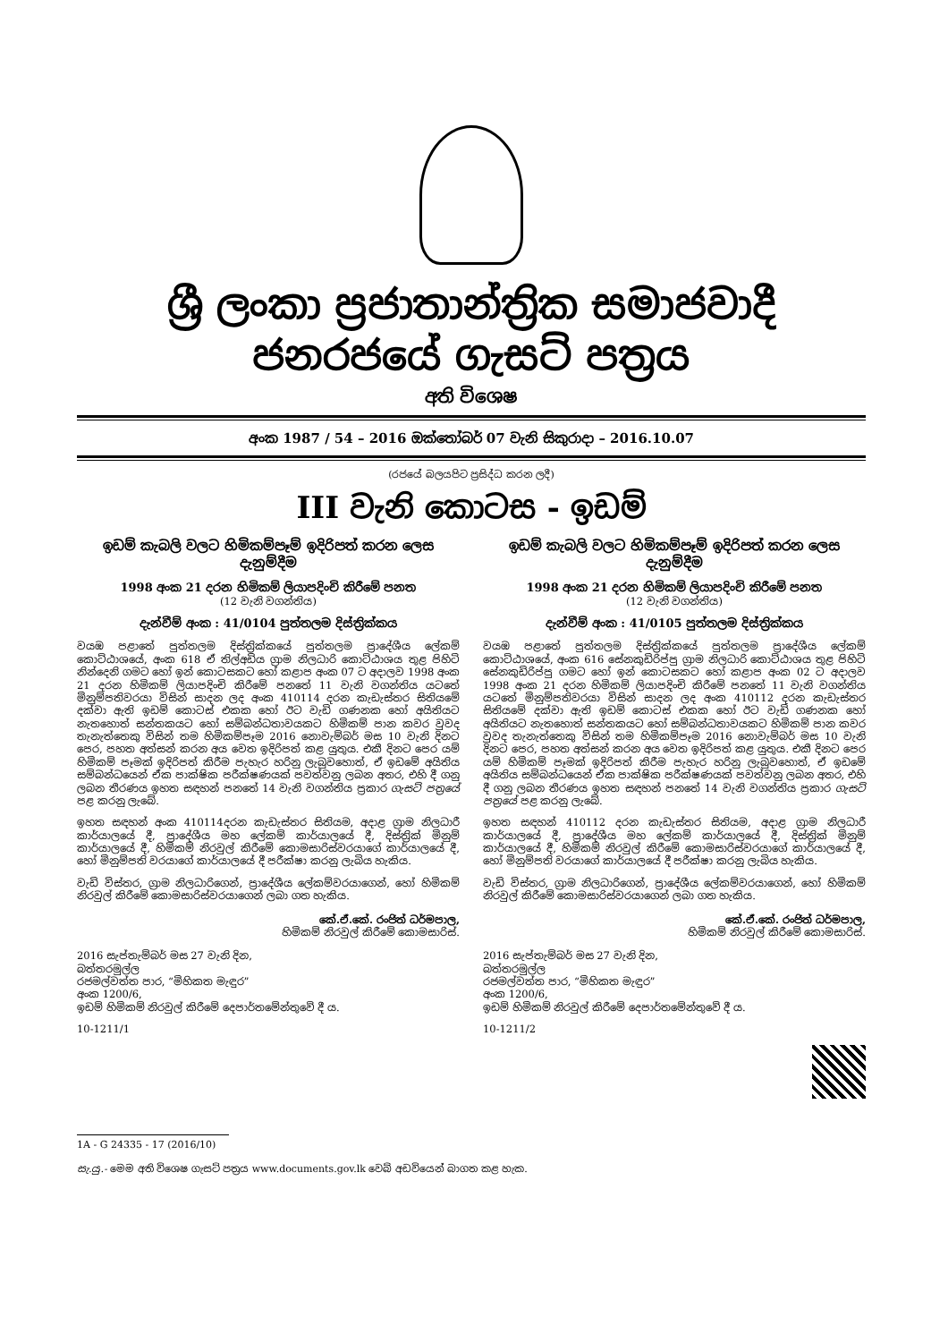ශ්‍රී ලංකා ප්‍රජාතාන්ත්‍රික සමාජවාදී ජනරජයේ ගැසට් පත්‍රය
අති විශෙෂ
අංක 1987 / 54 – 2016 ඔක්තෝබර් 07 වැනි සිකුරාදා – 2016.10.07
(රජයේ බලයපිට ප්‍රසිද්ධ කරන ලදී)
III වැනි කොටස - ඉඩම්
ඉඩම් කැබලි වලට හිමිකම්පෑම් ඉදිරිපත් කරන ලෙස දැනුම්දීම
1998 අංක 21 දරන හිමිකම් ලියාපදිංචි කිරීමේ පනත
(12 වැනි වගන්තිය)
දැන්වීම් අංක : 41/0104 පුත්තලම දිස්ත්‍රික්කය
වයඹ පළාතේ පුත්තලම දිස්ත්‍රික්කයේ පුත්තලම ප්‍රාදේශීය ලේකම් කොට්ඨාශයේ, අංක 618 ඒ තිල්අඩිය ග්‍රාම නිලධාරි කොට්ඨාශය තුළ පිහිටි නින්දෙනි ගමට හෝ ඉන් කොටසකට හෝ කළාප අංක 07 ට අදාලව 1998 අංක 21 දරන හිමිකම් ලියාපදිංචි කිරීමේ පනතේ 11 වැනි වගන්තිය යටතේ මිනුම්පතිවරයා විසින් සාදන ලද අංක 410114 දරන කැඩැස්තර සිතියමේ දක්වා ඇති ඉඩම් කොටස් එකක හෝ ඊට වැඩි ගණනක හෝ අයිතියට නැතහොත් සන්තකයට හෝ සම්බන්ධතාවයකට හිමිකම් පාන කවර වුවද තැනැත්තෙකු විසින් තම හිමිකම්පෑම 2016 නොවැම්බර් මස 10 වැනි දිනට පෙර, පහත අත්සන් කරන අය වෙත ඉදිරිපත් කළ යුතුය. එකී දිනට පෙර යම් හිමිකම් පෑමක් ඉදිරිපත් කිරීම පැහැර හරිනු ලැබුවහොත්, ඒ ඉඩමේ අයිතිය සම්බන්ධයෙන් ඒක පාක්ෂික පරීක්ෂණයක් පවත්වනු ලබන අතර, එහි දී ගනු ලබන තීරණය ඉහත සඳහන් පනතේ 14 වැනි වගන්තිය ප්‍රකාර ගැසට් පත්‍රයේ පළ කරනු ලැබේ.
ඉහත සඳහන් අංක 410114දරන කැඩැස්තර සිතියම, අදාළ ග්‍රාම නිලධාරී කාර්යාලයේ දී, ප්‍රාදේශීය මහ ලේකම් කාර්යාලයේ දී, දිස්ත්‍රික් මිනුම් කාර්යාලයේ දී, හිමිකම් නිරවුල් කිරීමේ කොමසාරිස්වරයාගේ කාර්යාලයේ දී, හෝ මිනුම්පති වරයාගේ කාර්යාලයේ දී පරීක්ෂා කරනු ලැබිය හැකිය.
වැඩි විස්තර, ග්‍රාම නිලධාරිගෙන්, ප්‍රාදේශීය ලේකම්වරයාගෙන්, හෝ හිමිකම් නිරවුල් කිරීමේ කොමසාරිස්වරයාගෙන් ලබා ගත හැකිය.
කේ.ඒ.කේ. රංජිත් ධර්මපාල,
හිමිකම් නිරවුල් කිරීමේ කොමසාරිස්.
2016 සැප්තැම්බර් මස 27 වැනි දින,
බත්තරමුල්ල
රජමල්වත්ත පාර, “මිහිකත මැඳුර”
අංක 1200/6,
ඉඩම් හිමිකම් නිරවුල් කිරීමේ දෙපාර්තමේන්තුවේ දී ය.
10-1211/1
ඉඩම් කැබලි වලට හිමිකම්පෑම් ඉදිරිපත් කරන ලෙස දැනුම්දීම
1998 අංක 21 දරන හිමිකම් ලියාපදිංචි කිරීමේ පනත
(12 වැනි වගන්තිය)
දැන්වීම් අංක : 41/0105 පුත්තලම දිස්ත්‍රික්කය
වයඹ පළාතේ පුත්තලම දිස්ත්‍රික්කයේ පුත්තලම ප්‍රාදේශීය ලේකම් කොට්ඨාශයේ, අංක 616 සේනකුඩිරිප්පු ග්‍රාම නිලධාරි කොට්ඨාශය තුළ පිහිටි සේනකුඩිරිප්පු ගමට හෝ ඉන් කොටසකට හෝ කළාප අංක 02 ට අදාලව 1998 අංක 21 දරන හිමිකම් ලියාපදිංචි කිරීමේ පනතේ 11 වැනි වගන්තිය යටතේ මිනුම්පතිවරයා විසින් සාදන ලද අංක 410112 දරන කැඩැස්තර සිතියමේ දක්වා ඇති ඉඩම් කොටස් එකක හෝ ඊට වැඩි ගණනක හෝ අයිතියට නැතහොත් සන්තකයට හෝ සම්බන්ධතාවයකට හිමිකම් පාන කවර වුවද තැනැත්තෙකු විසින් තම හිමිකම්පෑම 2016 නොවැම්බර් මස 10 වැනි දිනට පෙර, පහත අත්සන් කරන අය වෙත ඉදිරිපත් කළ යුතුය. එකී දිනට පෙර යම් හිමිකම් පෑමක් ඉදිරිපත් කිරීම පැහැර හරිනු ලැබුවහොත්, ඒ ඉඩමේ අයිතිය සම්බන්ධයෙන් ඒක පාක්ෂික පරීක්ෂණයක් පවත්වනු ලබන අතර, එහි දී ගනු ලබන තීරණය ඉහත සඳහන් පනතේ 14 වැනි වගන්තිය ප්‍රකාර ගැසට් පත්‍රයේ පළ කරනු ලැබේ.
ඉහත සඳහන් 410112 දරන කැඩැස්තර සිතියම, අදාළ ග්‍රාම නිලධාරී කාර්යාලයේ දී, ප්‍රාදේශීය මහ ලේකම් කාර්යාලයේ දී, දිස්ත්‍රික් මිනුම් කාර්යාලයේ දී, හිමිකම් නිරවුල් කිරීමේ කොමසාරිස්වරයාගේ කාර්යාලයේ දී, හෝ මිනුම්පති වරයාගේ කාර්යාලයේ දී පරීක්ෂා කරනු ලැබිය හැකිය.
වැඩි විස්තර, ග්‍රාම නිලධාරිගෙන්, ප්‍රාදේශීය ලේකම්වරයාගෙන්, හෝ හිමිකම් නිරවුල් කිරීමේ කොමසාරිස්වරයාගෙන් ලබා ගත හැකිය.
කේ.ඒ.කේ. රංජිත් ධර්මපාල,
හිමිකම් නිරවුල් කිරීමේ කොමසාරිස්.
2016 සැප්තැම්බර් මස 27 වැනි දින,
බත්තරමුල්ල
රජමල්වත්ත පාර, “මිහිකත මැඳුර”
අංක 1200/6,
ඉඩම් හිමිකම් නිරවුල් කිරීමේ දෙපාර්තමේන්තුවේ දී ය.
10-1211/2
1A - G 24335 - 17 (2016/10)
සැ.යු.- මෙම අති විශෙෂ ගැසට් පත්‍රය www.documents.gov.lk වෙබ් අඩවියෙන් බාගත කළ හැක.